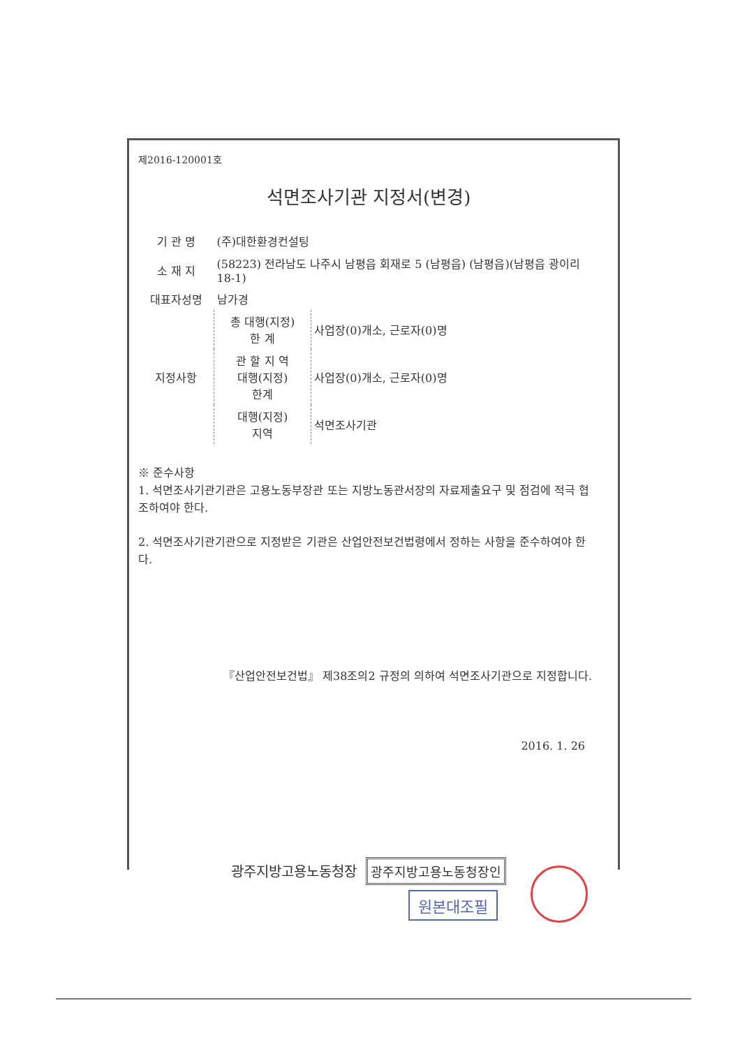제2016-120001호
석면조사기관 지정서(변경)
| 기 관 명 | (주)대한환경컨설팅 | |
| 소 재 지 | (58223) 전라남도 나주시 남평읍 회재로 5 (남평읍) (남평읍)(남평읍 광이리 18-1) | |
| 대표자성명 | 남가경 | |
| 지정사항 | 총 대행(지정) 한 계 | 사업장(0)개소, 근로자(0)명 |
| | 관 할 지 역 대행(지정) 한계 | 사업장(0)개소, 근로자(0)명 |
| | 대행(지정) 지역 | 석면조사기관 |
※ 준수사항
1. 석면조사기관기관은 고용노동부장관 또는 지방노동관서장의 자료제출요구 및 점검에 적극 협조하여야 한다.
2. 석면조사기관기관으로 지정받은 기관은 산업안전보건법령에서 정하는 사항을 준수하여야 한다.
『산업안전보건법』 제38조의2 규정의 의하여 석면조사기관으로 지정합니다.
2016. 1. 26
광주지방고용노동청장 광주지방고용노동청장인
원본대조필